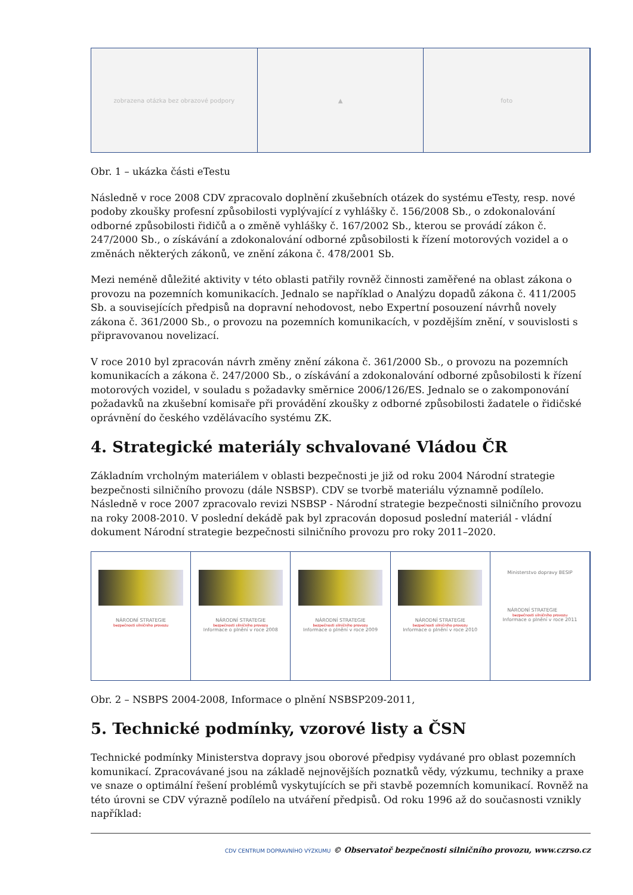zobrazena otázka bez obrazové podpory
▲ foto
Obr. 1 – ukázka části eTestu
Následně v roce 2008 CDV zpracovalo doplnění zkušebních otázek do systému eTesty, resp. nové podoby zkoušky profesní způsobilosti vyplývající z vyhlášky č. 156/2008 Sb., o zdokonalování odborné způsobilosti řidičů a o změně vyhlášky č. 167/2002 Sb., kterou se provádí zákon č. 247/2000 Sb., o získávání a zdokonalování odborné způsobilosti k řízení motorových vozidel a o změnách některých zákonů, ve znění zákona č. 478/2001 Sb.
Mezi neméně důležité aktivity v této oblasti patřily rovněž činnosti zaměřené na oblast zákona o provozu na pozemních komunikacích. Jednalo se například o Analýzu dopadů zákona č. 411/2005 Sb. a souvisejících předpisů na dopravní nehodovost, nebo Expertní posouzení návrhů novely zákona č. 361/2000 Sb., o provozu na pozemních komunikacích, v pozdějším znění, v souvislosti s připravovanou novelizací.
V roce 2010 byl zpracován návrh změny znění zákona č. 361/2000 Sb., o provozu na pozemních komunikacích a zákona č. 247/2000 Sb., o získávání a zdokonalování odborné způsobilosti k řízení motorových vozidel, v souladu s požadavky směrnice 2006/126/ES. Jednalo se o zakomponování požadavků na zkušební komisaře při provádění zkoušky z odborné způsobilosti žadatele o řidičské oprávnění do českého vzdělávacího systému ZK.
4. Strategické materiály schvalované Vládou ČR
Základním vrcholným materiálem v oblasti bezpečnosti je již od roku 2004 Národní strategie bezpečnosti silničního provozu (dále NSBSP). CDV se tvorbě materiálu významně podílelo. Následně v roce 2007 zpracovalo revizi NSBSP - Národní strategie bezpečnosti silničního provozu na roky 2008-2010. V poslední dekádě pak byl zpracován doposud poslední materiál - vládní dokument Národní strategie bezpečnosti silničního provozu pro roky 2011–2020.
NÁRODNÍ STRATEGIE
bezpečnosti silničního provozu
NÁRODNÍ STRATEGIE
bezpečnosti silničního provozu
Informace o plnění v roce 2008
NÁRODNÍ STRATEGIE
bezpečnosti silničního provozu
Informace o plnění v roce 2009
NÁRODNÍ STRATEGIE
bezpečnosti silničního provozu
Informace o plnění v roce 2010
Ministerstvo dopravy BESIP
NÁRODNÍ STRATEGIE
bezpečnosti silničního provozu
Informace o plnění v roce 2011
Obr. 2 – NSBPS 2004-2008, Informace o plnění NSBSP209-2011,
5. Technické podmínky, vzorové listy a ČSN
Technické podmínky Ministerstva dopravy jsou oborové předpisy vydávané pro oblast pozemních komunikací. Zpracovávané jsou na základě nejnovějších poznatků vědy, výzkumu, techniky a praxe ve snaze o optimální řešení problémů vyskytujících se při stavbě pozemních komunikací. Rovněž na této úrovni se CDV výrazně podílelo na utváření předpisů. Od roku 1996 až do současnosti vznikly například:
CDV CENTRUM DOPRAVNÍHO VÝZKUMU © Observatoř bezpečnosti silničního provozu, www.czrso.cz